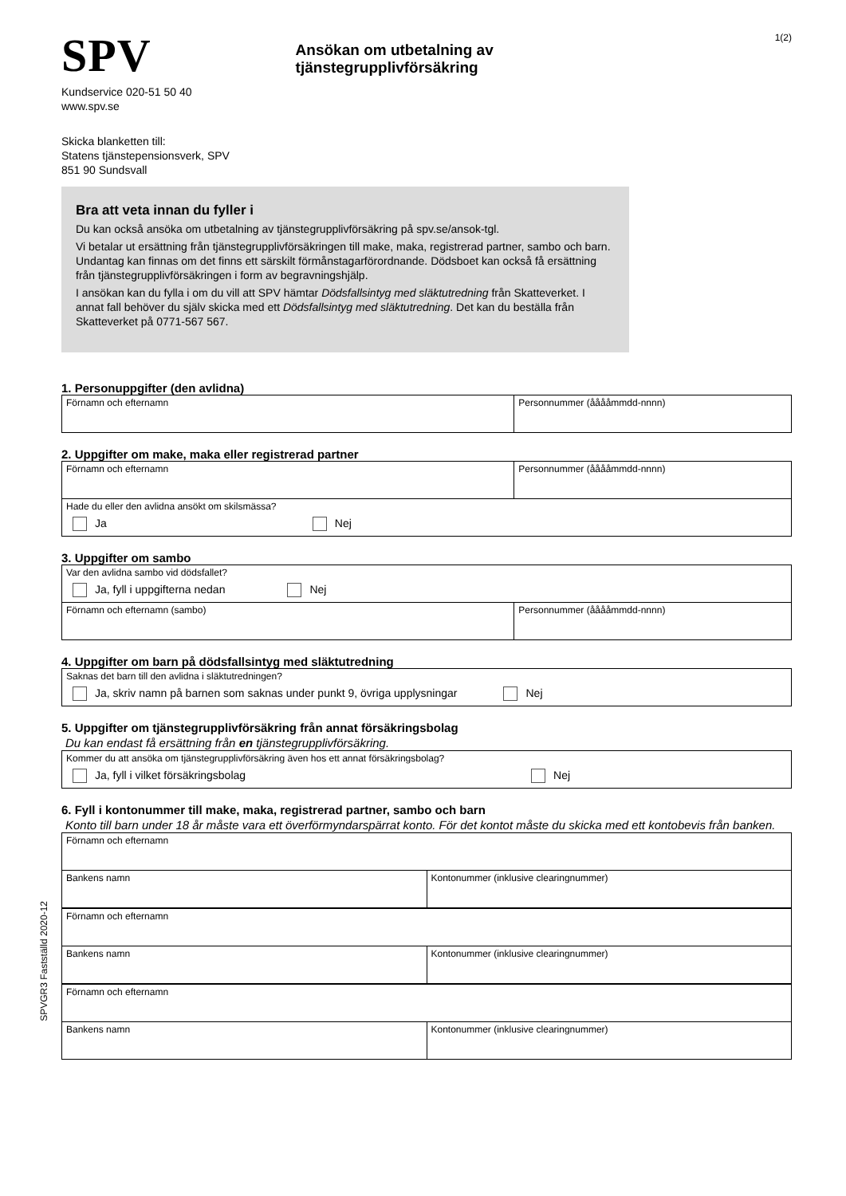SPV
Ansökan om utbetalning av tjänstegrupplivförsäkring
1(2)
Kundservice 020-51 50 40
www.spv.se
Skicka blanketten till:
Statens tjänstepensionsverk, SPV
851 90 Sundsvall
Bra att veta innan du fyller i
Du kan också ansöka om utbetalning av tjänstegrupplivförsäkring på spv.se/ansok-tgl.
Vi betalar ut ersättning från tjänstegrupplivförsäkringen till make, maka, registrerad partner, sambo och barn. Undantag kan finnas om det finns ett särskilt förmånstagarförordnande. Dödsboet kan också få ersättning från tjänstegrupplivförsäkringen i form av begravningshjälp.
I ansökan kan du fylla i om du vill att SPV hämtar Dödsfallsintyg med släktutredning från Skatteverket. I annat fall behöver du själv skicka med ett Dödsfallsintyg med släktutredning. Det kan du beställa från Skatteverket på 0771-567 567.
1. Personuppgifter (den avlidna)
| Förnamn och efternamn | Personnummer (ååååmmdd-nnnn) |
2. Uppgifter om make, maka eller registrerad partner
| Förnamn och efternamn | Personnummer (ååååmmdd-nnnn) |
| Hade du eller den avlidna ansökt om skilsmässa? Ja Nej | |
3. Uppgifter om sambo
| Var den avlidna sambo vid dödsfallet? Ja, fyll i uppgifterna nedan Nej | |
| Förnamn och efternamn (sambo) | Personnummer (ååååmmdd-nnnn) |
4. Uppgifter om barn på dödsfallsintyg med släktutredning
| Saknas det barn till den avlidna i släktutredningen? Ja, skriv namn på barnen som saknas under punkt 9, övriga upplysningar Nej |
5. Uppgifter om tjänstegrupplivförsäkring från annat försäkringsbolag
Du kan endast få ersättning från en tjänstegrupplivförsäkring.
| Kommer du att ansöka om tjänstegrupplivförsäkring även hos ett annat försäkringsbolag? Ja, fyll i vilket försäkringsbolag Nej |
6. Fyll i kontonummer till make, maka, registrerad partner, sambo och barn
Konto till barn under 18 år måste vara ett överförmyndarspärrat konto. För det kontot måste du skicka med ett kontobevis från banken.
| Förnamn och efternamn | |
| Bankens namn | Kontonummer (inklusive clearingnummer) |
| Förnamn och efternamn | |
| Bankens namn | Kontonummer (inklusive clearingnummer) |
| Förnamn och efternamn | |
| Bankens namn | Kontonummer (inklusive clearingnummer) |
SPVGR3 Fastställd 2020-12